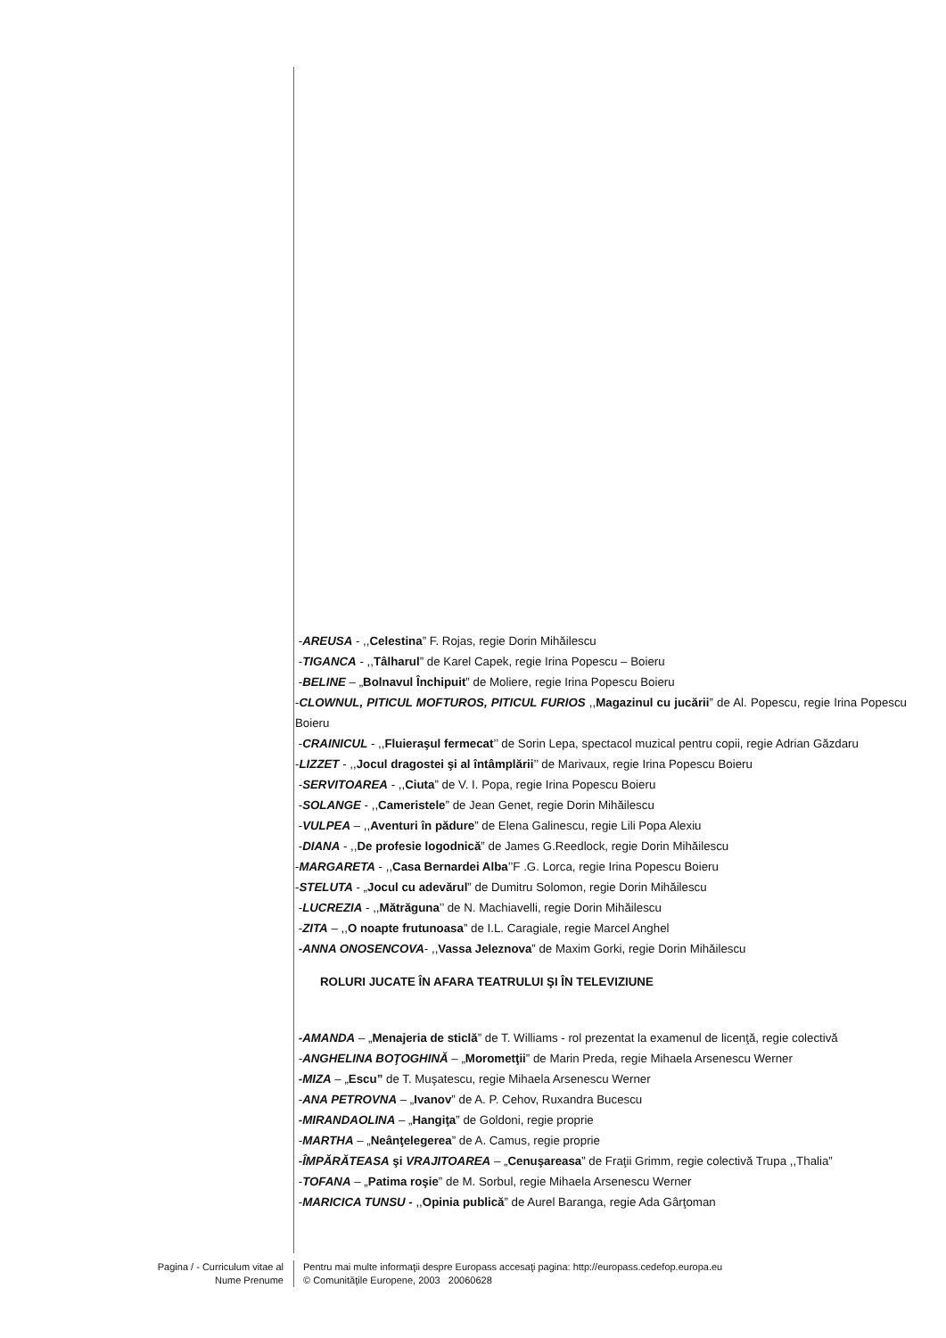-AREUSA - ,,Celestina” F. Rojas, regie Dorin Mihăilescu
-TIGANCA - ,,Tâlharul” de Karel Capek, regie Irina Popescu – Boieru
-BELINE – „Bolnavul Închipuit” de Moliere, regie Irina Popescu Boieru
-CLOWNUL, PITICUL MOFTUROS, PITICUL FURIOS ,,Magazinul cu jucării” de Al. Popescu, regie Irina Popescu Boieru
-CRAINICUL - ,,Fluieraşul fermecat’’ de Sorin Lepa, spectacol muzical pentru copii, regie Adrian Găzdaru
-LIZZET - ,,Jocul dragostei şi al întâmplării’’ de Marivaux, regie Irina Popescu Boieru
-SERVITOAREA - ,,Ciuta” de V. I. Popa, regie Irina Popescu Boieru
-SOLANGE - ,,Cameristele” de Jean Genet, regie Dorin Mihăilescu
-VULPEA – ,,Aventuri în pădure” de Elena Galinescu, regie Lili Popa Alexiu
-DIANA - ,,De profesie logodnică” de James G.Reedlock, regie Dorin Mihăilescu
-MARGARETA - ,,Casa Bernardei Alba’’F .G. Lorca, regie Irina Popescu Boieru
-STELUTA - „Jocul cu adevărul” de Dumitru Solomon, regie Dorin Mihăilescu
-LUCREZIA - ,,Mătrăguna’’ de N. Machiavelli, regie Dorin Mihăilescu
-ZITA – ,,O noapte frutunoasa” de I.L. Caragiale, regie Marcel Anghel
-ANNA ONOSENCOVA- ,,Vassa Jeleznova” de Maxim Gorki, regie Dorin Mihăilescu
ROLURI JUCATE ÎN AFARA TEATRULUI ŞI ÎN TELEVIZIUNE
-AMANDA – „Menajeria de sticlă” de T. Williams - rol prezentat la examenul de licenţă, regie colectivă
-ANGHELINA BOŢOGHINĂ – „Morometţii” de Marin Preda, regie Mihaela Arsenescu Werner
-MIZA – „Escu” de T. Muşatescu, regie Mihaela Arsenescu Werner
-ANA PETROVNA – „Ivanov” de A. P. Cehov, Ruxandra Bucescu
-MIRANDAOLINA – „Hangiţa” de Goldoni, regie proprie
-MARTHA – „Neânţelegerea” de A. Camus, regie proprie
-ÎMPĂRĂTEASA şi VRAJITOAREA – „Cenuşareasa” de Fraţii Grimm, regie colectivă Trupa ,,Thalia”
-TOFANA – „Patima roşie” de M. Sorbul, regie Mihaela Arsenescu Werner
-MARICICA TUNSU - ,,Opinia publică” de Aurel Baranga, regie Ada Gârţoman
Pagina / - Curriculum vitae al
Nume Prenume
Pentru mai multe informaţii despre Europass accesaţi pagina: http://europass.cedefop.europa.eu
© Comunităţile Europene, 2003 20060628